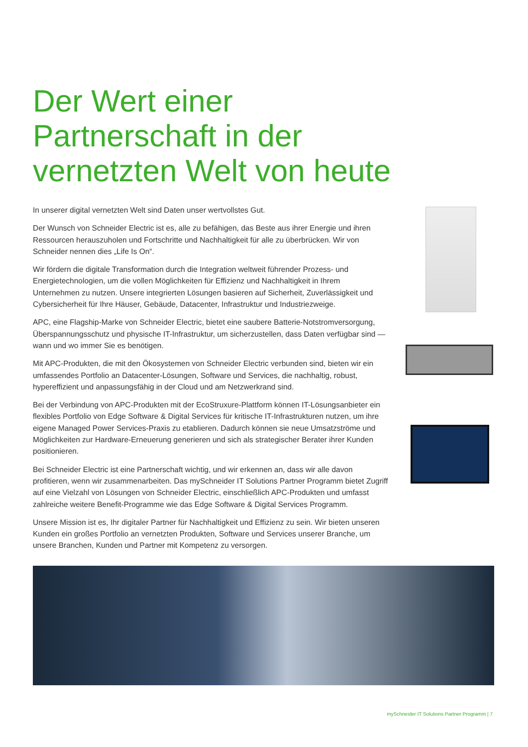Der Wert einer
Partnerschaft in der
vernetzten Welt von heute
In unserer digital vernetzten Welt sind Daten unser wertvollstes Gut.
Der Wunsch von Schneider Electric ist es, alle zu befähigen, das Beste aus ihrer Energie und ihren Ressourcen herauszuholen und Fortschritte und Nachhaltigkeit für alle zu überbrücken. Wir von Schneider nennen dies „Life Is On“.
Wir fördern die digitale Transformation durch die Integration weltweit führender Prozess- und Energietechnologien, um die vollen Möglichkeiten für Effizienz und Nachhaltigkeit in Ihrem Unternehmen zu nutzen. Unsere integrierten Lösungen basieren auf Sicherheit, Zuverlässigkeit und Cybersicherheit für Ihre Häuser, Gebäude, Datacenter, Infrastruktur und Industriezweige.
APC, eine Flagship-Marke von Schneider Electric, bietet eine saubere Batterie-Notstromversorgung, Überspannungsschutz und physische IT-Infrastruktur, um sicherzustellen, dass Daten verfügbar sind — wann und wo immer Sie es benötigen.
Mit APC-Produkten, die mit den Ökosystemen von Schneider Electric verbunden sind, bieten wir ein umfassendes Portfolio an Datacenter-Lösungen, Software und Services, die nachhaltig, robust, hypereffizient und anpassungsfähig in der Cloud und am Netzwerkrand sind.
Bei der Verbindung von APC-Produkten mit der EcoStruxure-Plattform können IT-Lösungsanbieter ein flexibles Portfolio von Edge Software & Digital Services für kritische IT-Infrastrukturen nutzen, um ihre eigene Managed Power Services-Praxis zu etablieren. Dadurch können sie neue Umsatzströme und Möglichkeiten zur Hardware-Erneuerung generieren und sich als strategischer Berater ihrer Kunden positionieren.
Bei Schneider Electric ist eine Partnerschaft wichtig, und wir erkennen an, dass wir alle davon profitieren, wenn wir zusammenarbeiten. Das mySchneider IT Solutions Partner Programm bietet Zugriff auf eine Vielzahl von Lösungen von Schneider Electric, einschließlich APC-Produkten und umfasst zahlreiche weitere Benefit-Programme wie das Edge Software & Digital Services Programm.
Unsere Mission ist es, Ihr digitaler Partner für Nachhaltigkeit und Effizienz zu sein. Wir bieten unseren Kunden ein großes Portfolio an vernetzten Produkten, Software und Services unserer Branche, um unsere Branchen, Kunden und Partner mit Kompetenz zu versorgen.
mySchneider IT Solutions Partner Programm | 7